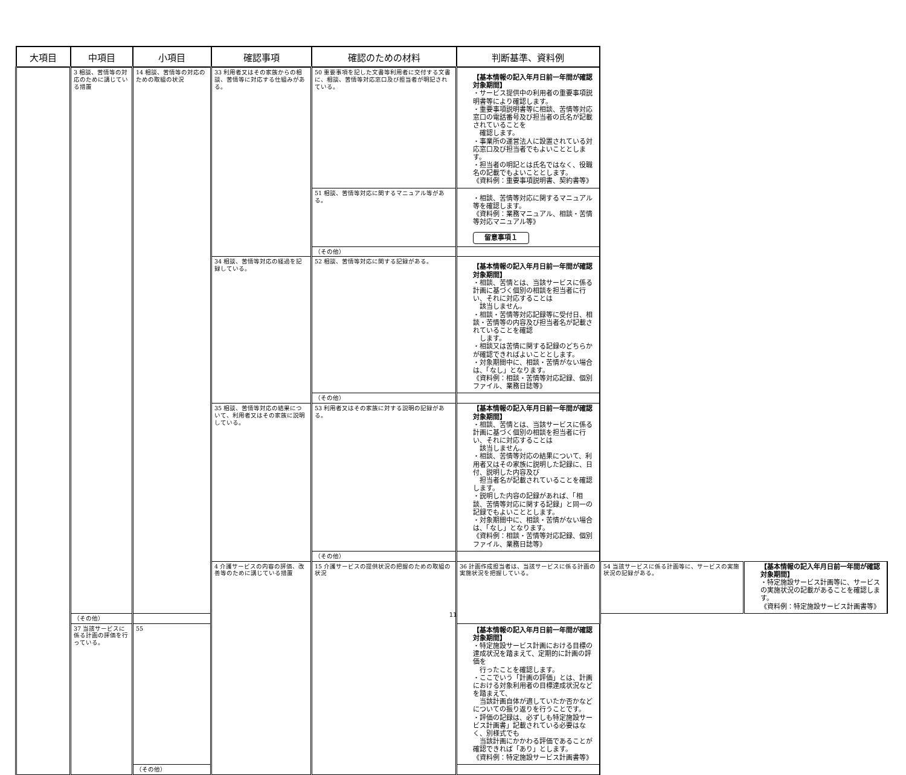| 大項目 | 中項目 | 小項目 | 確認事項 | 確認のための材料 | 判断基準、資料例 | | |
| --- | --- | --- | --- | --- | --- | --- | --- |
| | 3 相談、苦情等の対応のために講じている措置 | 14 相談、苦情等の対応のための取組の状況 | 33 利用者又はその家族からの相談、苦情等に対応する仕組みがある。 | 50 重要事項を記した文書等利用者に交付する文書に、相談、苦情等対応窓口及び担当者が明記されている。 | 【基本情報の記入年月日前一年間が確認対象期間】 ・サービス提供中の利用者の重要事項説明書等により確認します。 ・重要事項説明書等に相談、苦情等対応窓口の電話番号及び担当者の氏名が記載されていることを 確認します。 ・事業所の運営法人に設置されている対応窓口及び担当者でもよいこととします。 ・担当者の明記とは氏名ではなく、役職名の記載でもよいこととします。 《資料例：重要事項説明書、契約書等》 | | |
| | | | | 51 相談、苦情等対応に関するマニュアル等がある。 | ・相談、苦情等対応に関するマニュアル等を確認します。 《資料例：業務マニュアル、相談・苦情等対応マニュアル等》 留意事項１ | | |
| | | | | （その他） | | | |
| | | | 34 相談、苦情等対応の経過を記録している。 | 52 相談、苦情等対応に関する記録がある。 | 【基本情報の記入年月日前一年間が確認対象期間】 ・相談、苦情とは、当該サービスに係る計画に基づく個別の相談を担当者に行い、それに対応することは 該当しません。 ・相談・苦情等対応記録等に受付日、相談・苦情等の内容及び担当者名が記載されていることを確認 します。 ・相談又は苦情に関する記録のどちらかが確認できればよいこととします。 ・対象期間中に、相談・苦情がない場合は、「なし」となります。 《資料例：相談・苦情等対応記録、個別ファイル、業務日誌等》 | | |
| | | | | （その他） | | | |
| | | | 35 相談、苦情等対応の結果について、利用者又はその家族に説明している。 | 53 利用者又はその家族に対する説明の記録がある。 | 【基本情報の記入年月日前一年間が確認対象期間】 ・相談、苦情とは、当該サービスに係る計画に基づく個別の相談を担当者に行い、それに対応することは 該当しません。 ・相談、苦情等対応の結果について、利用者又はその家族に説明した記録に、日付、説明した内容及び 担当者名が記載されていることを確認します。 ・説明した内容の記録があれば、「相談、苦情等対応に関する記録」と同一の記録でもよいこととします。 ・対象期間中に、相談・苦情がない場合は、「なし」となります。 《資料例：相談・苦情等対応記録、個別ファイル、業務日誌等》 | | |
| | | | | （その他） | | | |
| | | | 4 介護サービスの内容の評価、改善等のために講じている措置 | 15 介護サービスの提供状況の把握のための取組の状況 | 36 計画作成担当者は、当該サービスに係る計画の実施状況を把握している。 | 54 当該サービスに係る計画等に、サービスの実施状況の記録がある。 | 【基本情報の記入年月日前一年間が確認対象期間】 ・特定施設サービス計画等に、サービスの実施状況の記載があることを確認します。 《資料例：特定施設サービス計画書等》 |
| | （その他） | | | | | | |
| | 37 当該サービスに係る計画の評価を行っている。 | 55 | | | 【基本情報の記入年月日前一年間が確認対象期間】 ・特定施設サービス計画における目標の達成状況を踏まえて、定期的に計画の評価を 行ったことを確認します。 ・ここでいう「計画の評価」とは、計画における対象利用者の目標達成状況などを踏まえて、 当該計画自体が適していたか否かなどについての振り返りを行うことです。 ・評価の記録は、必ずしも特定施設サービス計画書」記載されている必要はなく、別様式でも 当該計画にかかわる評価であることが確認できれば「あり」とします。 《資料例：特定施設サービス計画書等》 | | |
| | | （その他） | | | | | |
11